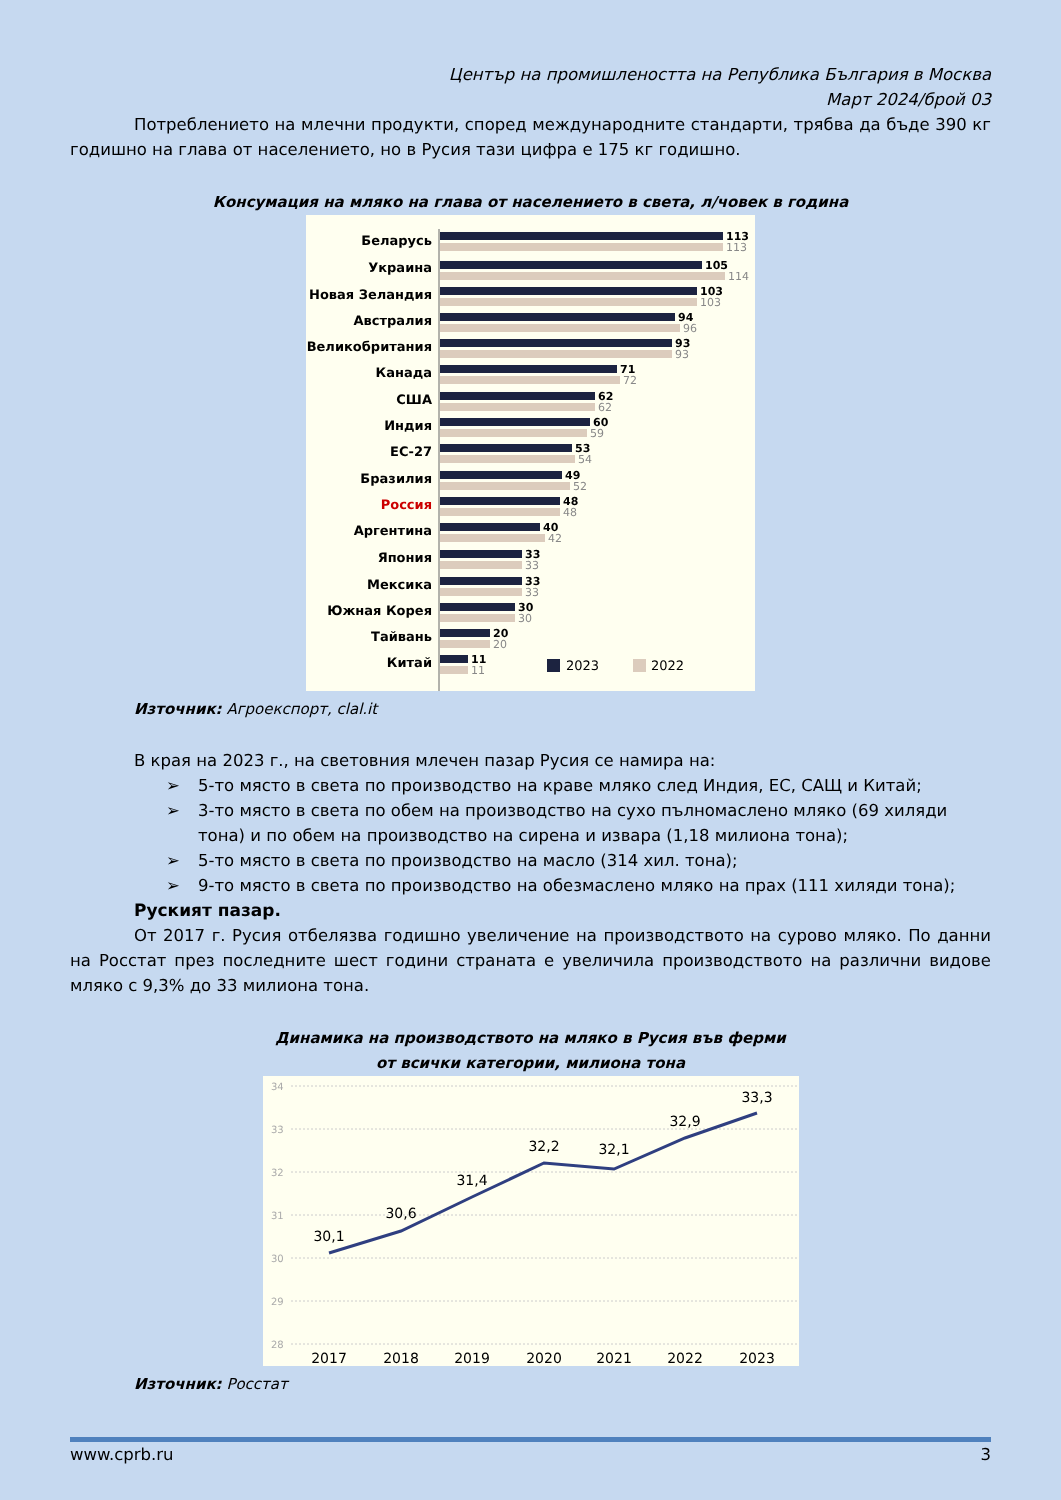Център на промишлеността на Република България в Москва
Март 2024/брой 03
Потреблението на млечни продукти, според международните стандарти, трябва да бъде 390 кг годишно на глава от населението, но в Русия тази цифра е 175 кг годишно.
Консумация на мляко на глава от населението в света, л/човек в година
Беларусь
Украина
Новая Зеландия
Австралия
Великобритания
Канада
США
Индия
ЕС-27
Бразилия
Россия
Аргентина
Япония
Мексика
Южная Корея
Тайвань
Китай
113
113
105
114
103
103
94
96
93
93
71
72
62
62
60
59
53
54
49
52
48
48
40
42
33
33
33
33
30
30
20
20
11
11
2023
2022
Източник: Агроекспорт, clal.it
В края на 2023 г., на световния млечен пазар Русия се намира на:
➢ 5-то място в света по производство на краве мляко след Индия, ЕС, САЩ и Китай;
➢ 3-то място в света по обем на производство на сухо пълномаслено мляко (69 хиляди тона) и по обем на производство на сирена и извара (1,18 милиона тона);
➢ 5-то място в света по производство на масло (314 хил. тона);
➢ 9-то място в света по производство на обезмаслено мляко на прах (111 хиляди тона);
Руският пазар.
От 2017 г. Русия отбелязва годишно увеличение на производството на сурово мляко. По данни на Росстат през последните шест години страната е увеличила производството на различни видове мляко с 9,3% до 33 милиона тона.
Динамика на производството на мляко в Русия във ферми
от всички категории, милиона тона
34
33
32
31
30
29
28
30,1
30,6
31,4
32,2
32,1
32,9
33,3
2017
2018
2019
2020
2021
2022
2023
Източник: Росстат
www.cprb.ru 3